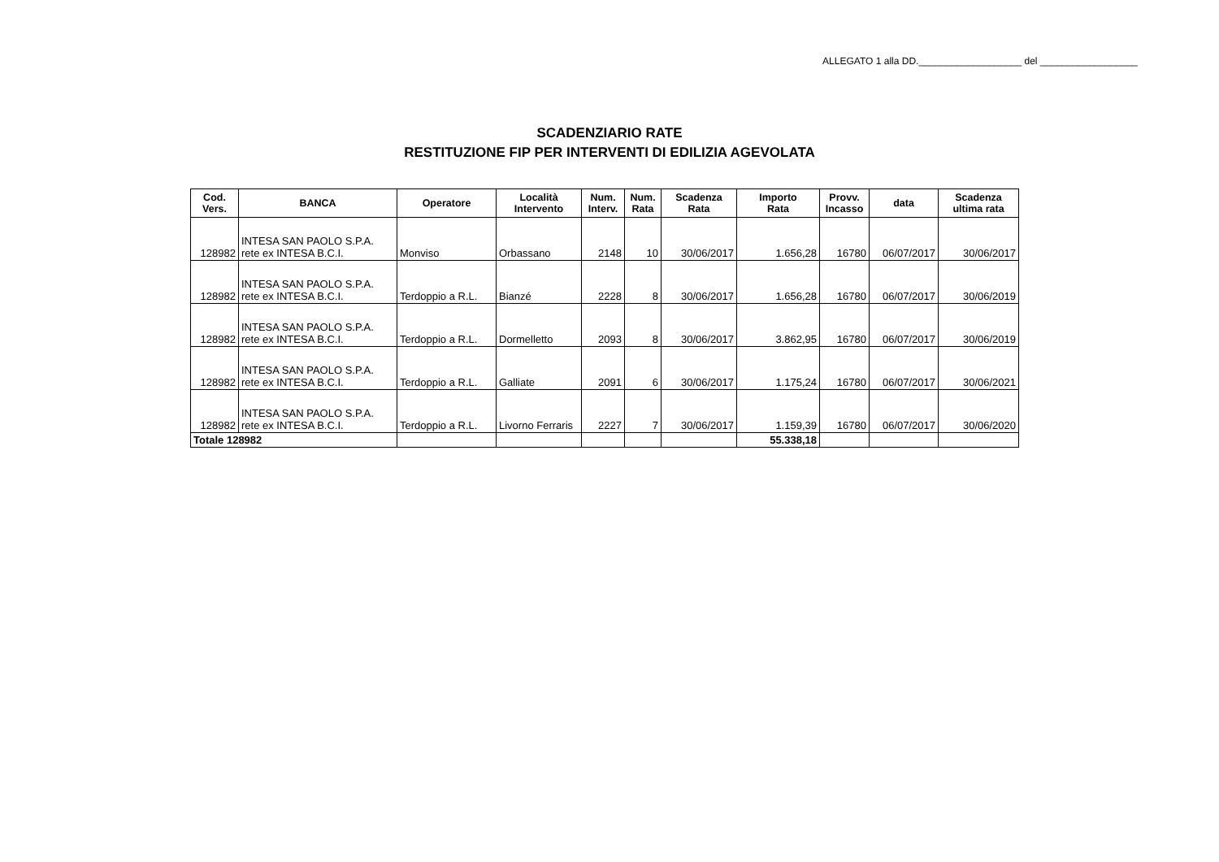ALLEGATO 1 alla DD.___________________ del __________________
SCADENZIARIO RATE
RESTITUZIONE FIP PER INTERVENTI DI EDILIZIA AGEVOLATA
| Cod. Vers. | BANCA | Operatore | Località Intervento | Num. Interv. | Num. Rata | Scadenza Rata | Importo Rata | Provv. Incasso | data | Scadenza ultima rata |
| --- | --- | --- | --- | --- | --- | --- | --- | --- | --- | --- |
| 128982 | INTESA SAN PAOLO S.P.A. rete ex INTESA B.C.I. | Monviso | Orbassano | 2148 | 10 | 30/06/2017 | 1.656,28 | 16780 | 06/07/2017 | 30/06/2017 |
| 128982 | INTESA SAN PAOLO S.P.A. rete ex INTESA B.C.I. | Terdoppio a R.L. | Bianzé | 2228 | 8 | 30/06/2017 | 1.656,28 | 16780 | 06/07/2017 | 30/06/2019 |
| 128982 | INTESA SAN PAOLO S.P.A. rete ex INTESA B.C.I. | Terdoppio a R.L. | Dormelletto | 2093 | 8 | 30/06/2017 | 3.862,95 | 16780 | 06/07/2017 | 30/06/2019 |
| 128982 | INTESA SAN PAOLO S.P.A. rete ex INTESA B.C.I. | Terdoppio a R.L. | Galliate | 2091 | 6 | 30/06/2017 | 1.175,24 | 16780 | 06/07/2017 | 30/06/2021 |
| 128982 | INTESA SAN PAOLO S.P.A. rete ex INTESA B.C.I. | Terdoppio a R.L. | Livorno Ferraris | 2227 | 7 | 30/06/2017 | 1.159,39 | 16780 | 06/07/2017 | 30/06/2020 |
| Totale 128982 | | | | | | | 55.338,18 | | | |